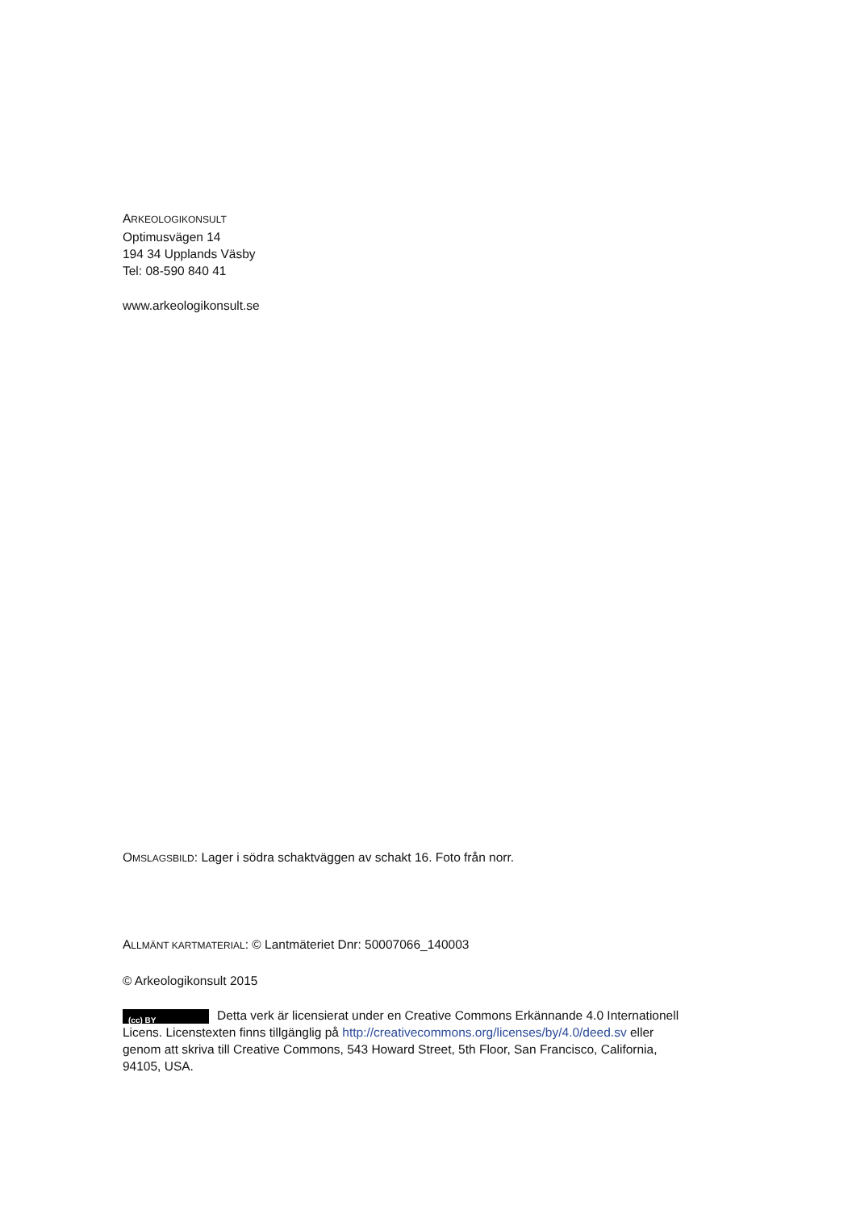ARKEOLOGIKONSULT
Optimusvägen 14
194 34 Upplands Väsby
Tel: 08-590 840 41
www.arkeologikonsult.se
OMSLAGSBILD: Lager i södra schaktväggen av schakt 16. Foto från norr.
ALLMÄNT KARTMATERIAL: © Lantmäteriet Dnr: 50007066_140003
© Arkeologikonsult 2015
(cc) BY Detta verk är licensierat under en Creative Commons Erkännande 4.0 Internationell Licens. Licenstexten finns tillgänglig på http://creativecommons.org/licenses/by/4.0/deed.sv eller genom att skriva till Creative Commons, 543 Howard Street, 5th Floor, San Francisco, California, 94105, USA.